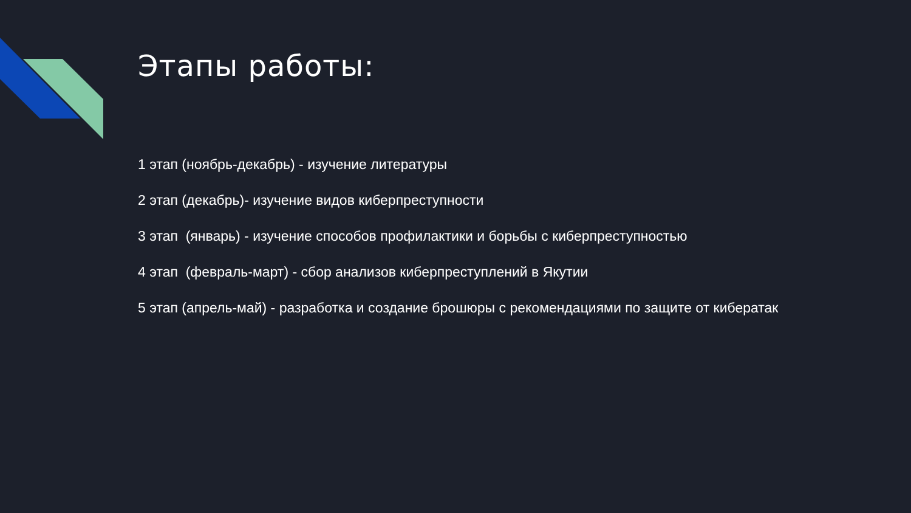Этапы работы:
1 этап (ноябрь-декабрь) - изучение литературы
2 этап (декабрь)- изучение видов киберпреступности
3 этап (январь) - изучение способов профилактики и борьбы с киберпреступностью
4 этап (февраль-март) - сбор анализов киберпреступлений в Якутии
5 этап (апрель-май) - разработка и создание брошюры с рекомендациями по защите от кибератак